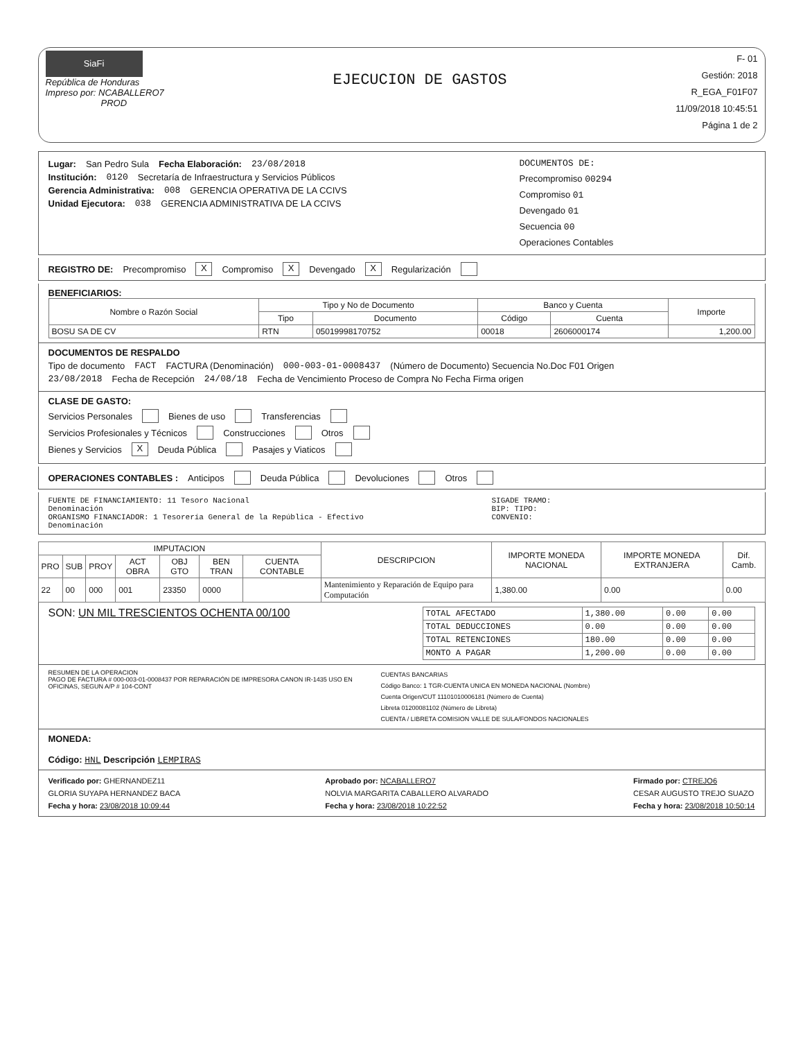SiaFi
República de Honduras
Impreso por: NCABALLERO7
PROD
EJECUCION DE GASTOS
F- 01
Gestión: 2018
R_EGA_F01F07
11/09/2018 10:45:51
Página 1 de 2
Lugar: San Pedro Sula Fecha Elaboración: 23/08/2018
Institución: 0120 Secretaría de Infraestructura y Servicios Públicos
Gerencia Administrativa: 008 GERENCIA OPERATIVA DE LA CCIVS
Unidad Ejecutora: 038 GERENCIA ADMINISTRATIVA DE LA CCIVS
DOCUMENTOS DE:
Precompromiso 00294
Compromiso 01
Devengado 01
Secuencia 00
Operaciones Contables
REGISTRO DE: Precompromiso X Compromiso X Devengado X Regularización
BENEFICIARIOS:
| Nombre o Razón Social | Tipo y No de Documento | | Banco y Cuenta | | Importe |
| --- | --- | --- | --- | --- | --- |
| | Tipo | Documento | Código | Cuenta | |
| BOSU SA DE CV | RTN | 05019998170752 | 00018 | 2606000174 | 1,200.00 |
DOCUMENTOS DE RESPALDO
Tipo de documento FACT FACTURA (Denominación) 000-003-01-0008437 (Número de Documento) Secuencia No.Doc F01 Origen
23/08/2018 Fecha de Recepción 24/08/18 Fecha de Vencimiento Proceso de Compra No Fecha Firma origen
CLASE DE GASTO:
Servicios Personales Bienes de uso Transferencias
Servicios Profesionales y Técnicos Construcciones Otros
Bienes y Servicios X Deuda Pública Pasajes y Viaticos
OPERACIONES CONTABLES : Anticipos Deuda Pública Devoluciones Otros
FUENTE DE FINANCIAMIENTO: 11 Tesoro Nacional
Denominación
ORGANISMO FINANCIADOR: 1 Tesorería General de la República - Efectivo
Denominación
SIGADE TRAMO:
BIP: TIPO:
CONVENIO:
| IMPUTACION | | | | | | | DESCRIPCION | IMPORTE MONEDA NACIONAL | IMPORTE MONEDA EXTRANJERA | Dif. Camb. |
| --- | --- | --- | --- | --- | --- | --- | --- | --- | --- | --- |
| PRO | SUB | PROY | ACT OBRA | OBJ GTO | BEN TRAN | CUENTA CONTABLE | | | | |
| 22 | 00 | 000 | 001 | 23350 | 0000 | | Mantenimiento y Reparación de Equipo para Computación | 1,380.00 | 0.00 | 0.00 |
SON: UN MIL TRESCIENTOS OCHENTA 00/100
| TOTAL AFECTADO | 1,380.00 | 0.00 | 0.00 |
| TOTAL DEDUCCIONES | 0.00 | 0.00 | 0.00 |
| TOTAL RETENCIONES | 180.00 | 0.00 | 0.00 |
| MONTO A PAGAR | 1,200.00 | 0.00 | 0.00 |
RESUMEN DE LA OPERACION
PAGO DE FACTURA # 000-003-01-0008437 POR REPARACIÓN DE IMPRESORA CANON IR-1435 USO EN OFICINAS, SEGUN A/P # 104-CONT
CUENTAS BANCARIAS
Código Banco: 1 TGR-CUENTA UNICA EN MONEDA NACIONAL (Nombre)
Cuenta Origen/CUT 11101010006181 (Número de Cuenta)
Libreta 01200081102 (Número de Libreta)
CUENTA / LIBRETA COMISION VALLE DE SULA/FONDOS NACIONALES
MONEDA:
Código: HNL Descripción LEMPIRAS
Verificado por: GHERNANDEZ11
GLORIA SUYAPA HERNANDEZ BACA
Fecha y hora: 23/08/2018 10:09:44
Aprobado por: NCABALLERO7
NOLVIA MARGARITA CABALLERO ALVARADO
Fecha y hora: 23/08/2018 10:22:52
Firmado por: CTREJO6
CESAR AUGUSTO TREJO SUAZO
Fecha y hora: 23/08/2018 10:50:14